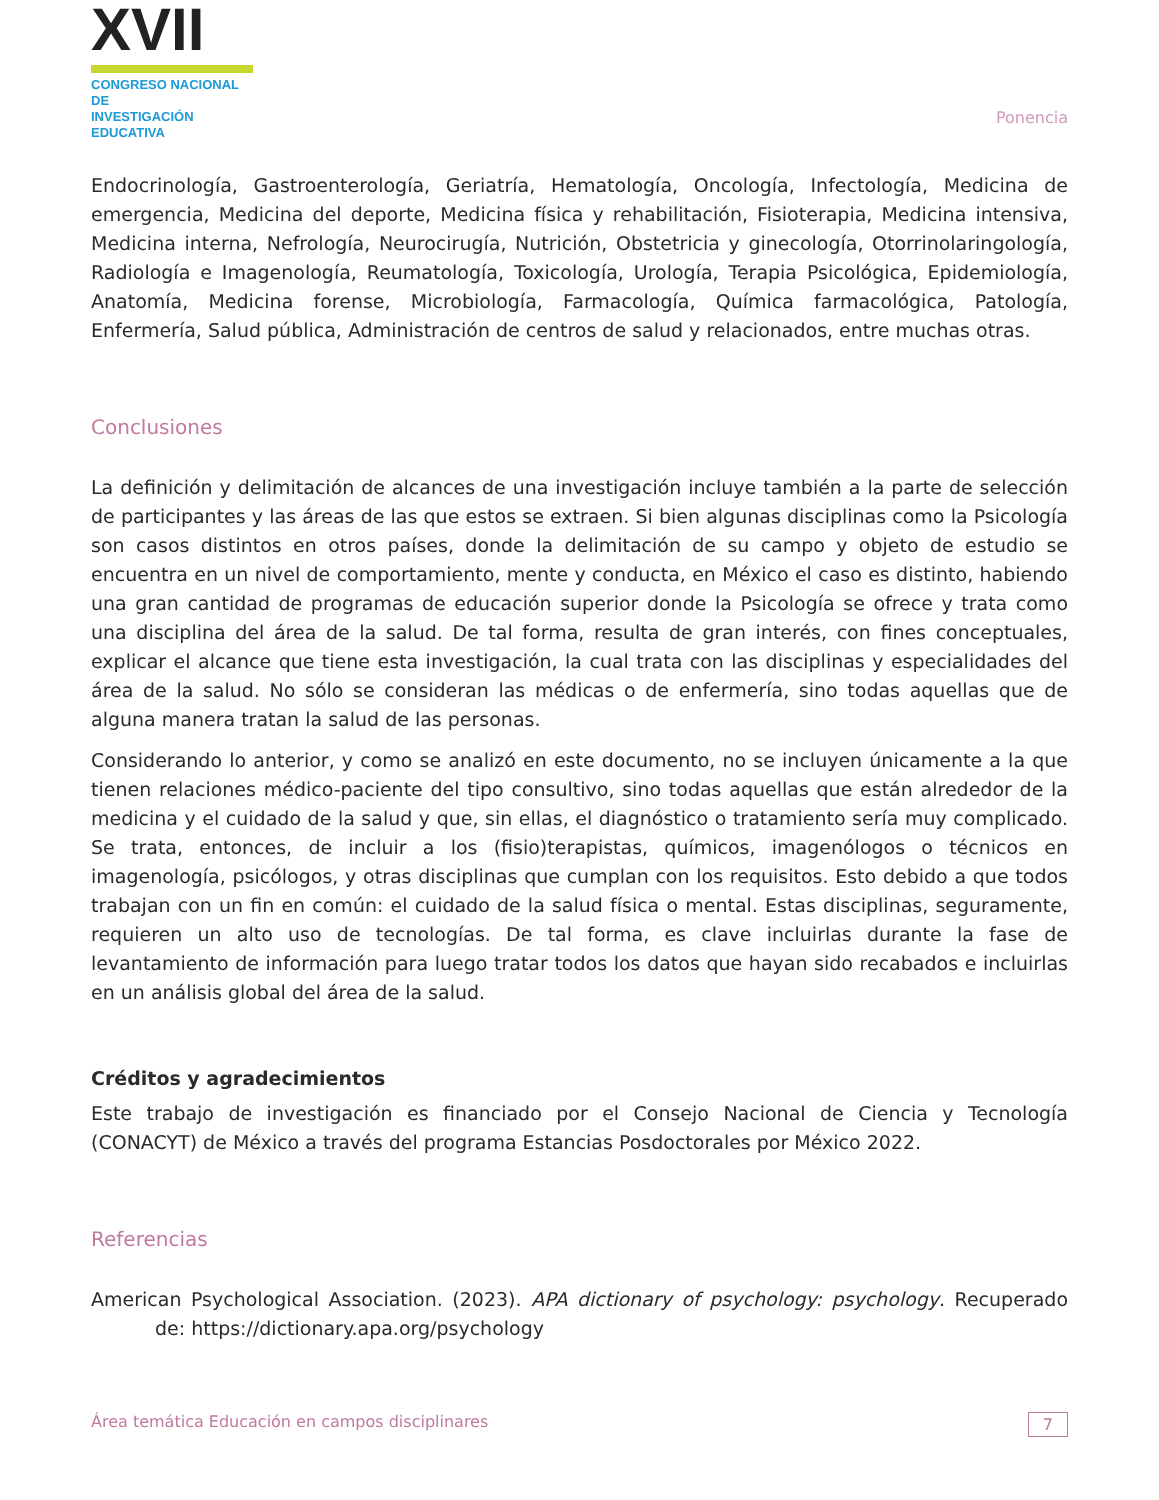XVII
CONGRESO NACIONAL DE
INVESTIGACIÓN EDUCATIVA
Ponencia
Endocrinología, Gastroenterología, Geriatría, Hematología, Oncología, Infectología, Medicina de emergencia, Medicina del deporte, Medicina física y rehabilitación, Fisioterapia, Medicina intensiva, Medicina interna, Nefrología, Neurocirugía, Nutrición, Obstetricia y ginecología, Otorrinolaringología, Radiología e Imagenología, Reumatología, Toxicología, Urología, Terapia Psicológica, Epidemiología, Anatomía, Medicina forense, Microbiología, Farmacología, Química farmacológica, Patología, Enfermería, Salud pública, Administración de centros de salud y relacionados, entre muchas otras.
Conclusiones
La definición y delimitación de alcances de una investigación incluye también a la parte de selección de participantes y las áreas de las que estos se extraen. Si bien algunas disciplinas como la Psicología son casos distintos en otros países, donde la delimitación de su campo y objeto de estudio se encuentra en un nivel de comportamiento, mente y conducta, en México el caso es distinto, habiendo una gran cantidad de programas de educación superior donde la Psicología se ofrece y trata como una disciplina del área de la salud. De tal forma, resulta de gran interés, con fines conceptuales, explicar el alcance que tiene esta investigación, la cual trata con las disciplinas y especialidades del área de la salud. No sólo se consideran las médicas o de enfermería, sino todas aquellas que de alguna manera tratan la salud de las personas.
Considerando lo anterior, y como se analizó en este documento, no se incluyen únicamente a la que tienen relaciones médico-paciente del tipo consultivo, sino todas aquellas que están alrededor de la medicina y el cuidado de la salud y que, sin ellas, el diagnóstico o tratamiento sería muy complicado. Se trata, entonces, de incluir a los (fisio)terapistas, químicos, imagenólogos o técnicos en imagenología, psicólogos, y otras disciplinas que cumplan con los requisitos. Esto debido a que todos trabajan con un fin en común: el cuidado de la salud física o mental. Estas disciplinas, seguramente, requieren un alto uso de tecnologías. De tal forma, es clave incluirlas durante la fase de levantamiento de información para luego tratar todos los datos que hayan sido recabados e incluirlas en un análisis global del área de la salud.
Créditos y agradecimientos
Este trabajo de investigación es financiado por el Consejo Nacional de Ciencia y Tecnología (CONACYT) de México a través del programa Estancias Posdoctorales por México 2022.
Referencias
American Psychological Association. (2023). APA dictionary of psychology: psychology. Recuperado de: https://dictionary.apa.org/psychology
Área temática Educación en campos disciplinares 7